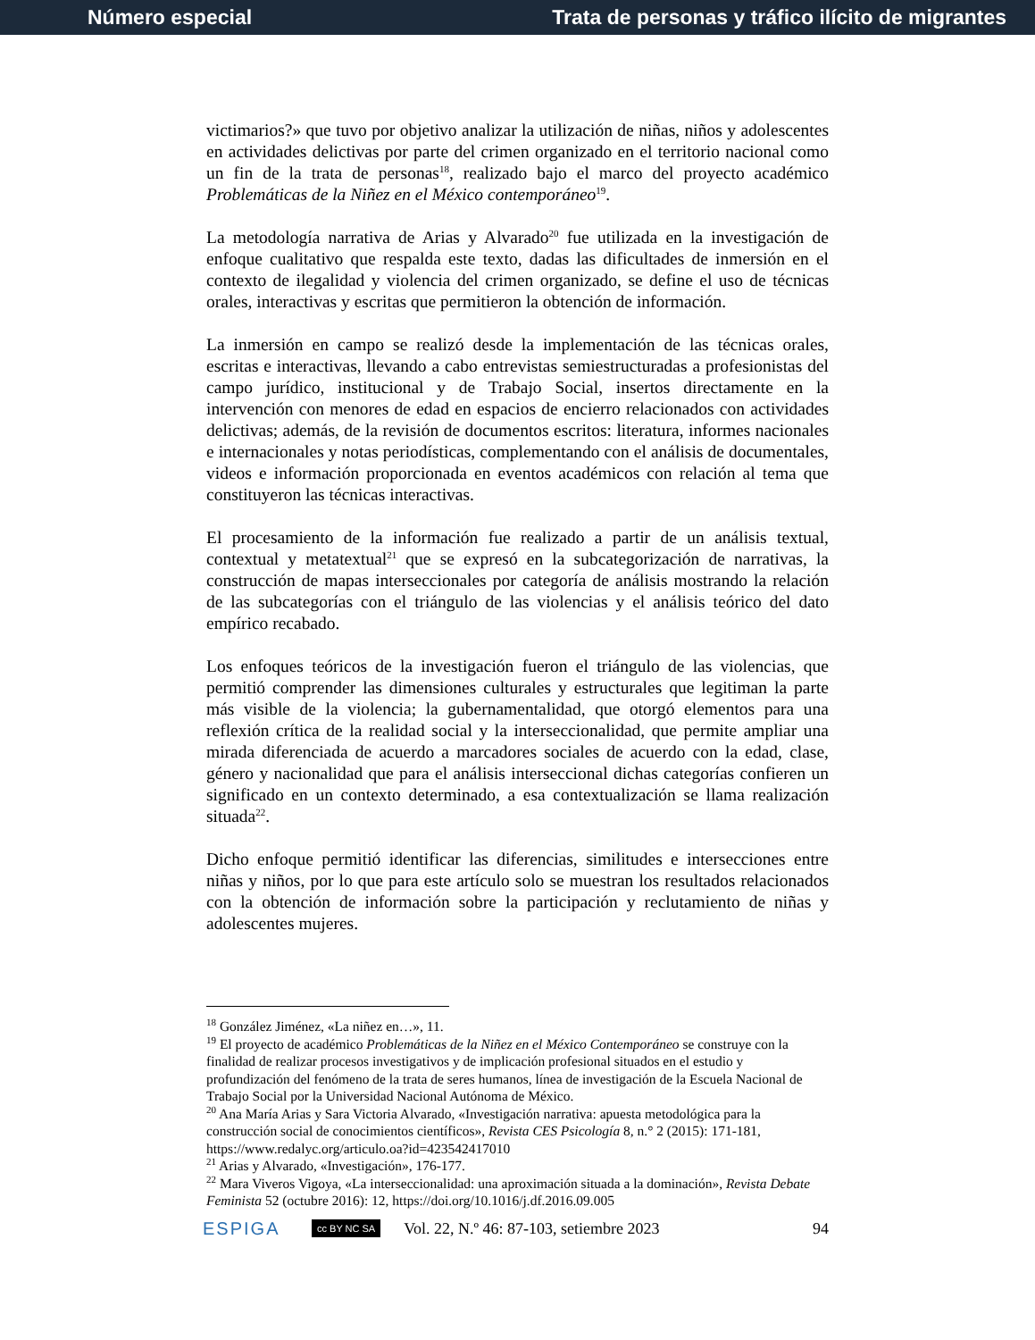Número especial Trata de personas y tráfico ilícito de migrantes
victimarios?» que tuvo por objetivo analizar la utilización de niñas, niños y adolescentes en actividades delictivas por parte del crimen organizado en el territorio nacional como un fin de la trata de personas<sup>18</sup>, realizado bajo el marco del proyecto académico Problemáticas de la Niñez en el México contemporáneo<sup>19</sup>.
La metodología narrativa de Arias y Alvarado<sup>20</sup> fue utilizada en la investigación de enfoque cualitativo que respalda este texto, dadas las dificultades de inmersión en el contexto de ilegalidad y violencia del crimen organizado, se define el uso de técnicas orales, interactivas y escritas que permitieron la obtención de información.
La inmersión en campo se realizó desde la implementación de las técnicas orales, escritas e interactivas, llevando a cabo entrevistas semiestructuradas a profesionistas del campo jurídico, institucional y de Trabajo Social, insertos directamente en la intervención con menores de edad en espacios de encierro relacionados con actividades delictivas; además, de la revisión de documentos escritos: literatura, informes nacionales e internacionales y notas periodísticas, complementando con el análisis de documentales, videos e información proporcionada en eventos académicos con relación al tema que constituyeron las técnicas interactivas.
El procesamiento de la información fue realizado a partir de un análisis textual, contextual y metatextual<sup>21</sup> que se expresó en la subcategorización de narrativas, la construcción de mapas interseccionales por categoría de análisis mostrando la relación de las subcategorías con el triángulo de las violencias y el análisis teórico del dato empírico recabado.
Los enfoques teóricos de la investigación fueron el triángulo de las violencias, que permitió comprender las dimensiones culturales y estructurales que legitiman la parte más visible de la violencia; la gubernamentalidad, que otorgó elementos para una reflexión crítica de la realidad social y la interseccionalidad, que permite ampliar una mirada diferenciada de acuerdo a marcadores sociales de acuerdo con la edad, clase, género y nacionalidad que para el análisis interseccional dichas categorías confieren un significado en un contexto determinado, a esa contextualización se llama realización situada<sup>22</sup>.
Dicho enfoque permitió identificar las diferencias, similitudes e intersecciones entre niñas y niños, por lo que para este artículo solo se muestran los resultados relacionados con la obtención de información sobre la participación y reclutamiento de niñas y adolescentes mujeres.
<sup>18</sup> González Jiménez, «La niñez en…», 11.
<sup>19</sup> El proyecto de académico Problemáticas de la Niñez en el México Contemporáneo se construye con la finalidad de realizar procesos investigativos y de implicación profesional situados en el estudio y profundización del fenómeno de la trata de seres humanos, línea de investigación de la Escuela Nacional de Trabajo Social por la Universidad Nacional Autónoma de México.
<sup>20</sup> Ana María Arias y Sara Victoria Alvarado, «Investigación narrativa: apuesta metodológica para la construcción social de conocimientos científicos», Revista CES Psicología 8, n.° 2 (2015): 171-181, https://www.redalyc.org/articulo.oa?id=423542417010
<sup>21</sup> Arias y Alvarado, «Investigación», 176-177.
<sup>22</sup> Mara Viveros Vigoya, «La interseccionalidad: una aproximación situada a la dominación», Revista Debate Feminista 52 (octubre 2016): 12, https://doi.org/10.1016/j.df.2016.09.005
ESPIGA cc BY NC SA Vol. 22, N.º 46: 87-103, setiembre 2023 94